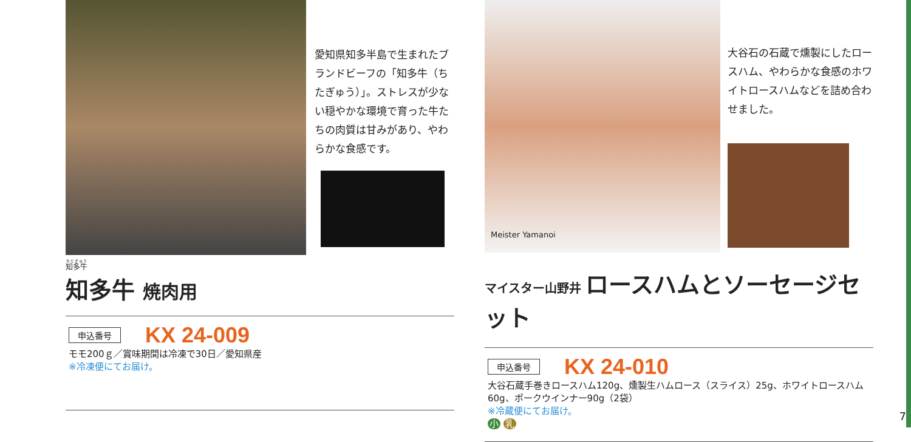愛知県知多半島で生まれたブランドビーフの「知多牛（ちたぎゅう）」。ストレスが少ない穏やかな環境で育った牛たちの肉質は甘みがあり、やわらかな食感です。
知多牛
知多牛 焼肉用
申込番号 KX 24-009
モモ200ｇ／賞味期間は冷凍で30日／愛知県産
※冷凍便にてお届け。
Meister Yamanoi
大谷石の石蔵で燻製にしたロースハム、やわらかな食感のホワイトロースハムなどを詰め合わせました。
マイスター山野井 ロースハムとソーセージセット
申込番号 KX 24-010
大谷石蔵手巻きロースハム120g、燻製生ハムロース（スライス）25g、ホワイトロースハム60g、ポークウインナー90g（2袋）
※冷蔵便にてお届け。
小 乳
7